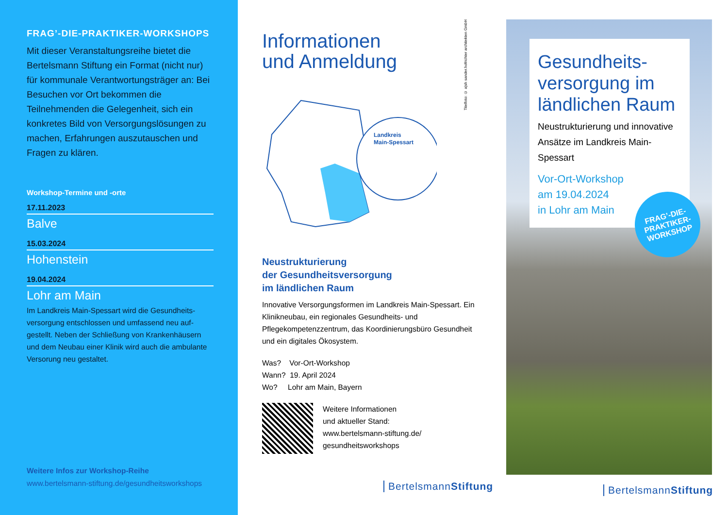FRAG’-DIE-PRAKTIKER-WORKSHOPS
Mit dieser Veranstaltungsreihe bietet die Bertelsmann Stiftung ein Format (nicht nur) für kommunale Verantwortungsträger an: Bei Besuchen vor Ort bekommen die Teilnehmenden die Gelegenheit, sich ein konkretes Bild von Versorgungslösungen zu machen, Erfahrungen auszutauschen und Fragen zu klären.
Workshop-Termine und -orte
17.11.2023
Balve
15.03.2024
Hohenstein
19.04.2024
Lohr am Main
Im Landkreis Main-Spessart wird die Gesundheits-versorgung entschlossen und umfassend neu auf-gestellt. Neben der Schließung von Krankenhäusern und dem Neubau einer Klinik wird auch die ambulante Versorung neu gestaltet.
Weitere Infos zur Workshop-Reihe
www.bertelsmann-stiftung.de/gesundheitsworkshops
Titelfoto: © a|sh sander.hofrichter architekten GmbH
Informationen
und Anmeldung
Landkreis
Main-Spessart
Neustrukturierung
der Gesundheitsversorgung
im ländlichen Raum
Innovative Versorgungsformen im Landkreis Main-Spessart. Ein Klinikneubau, ein regionales Gesundheits- und Pflegekompetenzzentrum, das Koordinierungsbüro Gesundheit und ein digitales Ökosystem.
Was? Vor-Ort-Workshop
Wann? 19. April 2024
Wo? Lohr am Main, Bayern
Weitere Informationen
und aktueller Stand:
www.bertelsmann-stiftung.de/
gesundheitsworkshops
BertelsmannStiftung
Gesundheits-versorgung im ländlichen Raum
Neustrukturierung und innovative Ansätze im Landkreis Main-Spessart
Vor-Ort-Workshop
am 19.04.2024
in Lohr am Main
FRAG’-DIE-
PRAKTIKER-
WORKSHOP
BertelsmannStiftung